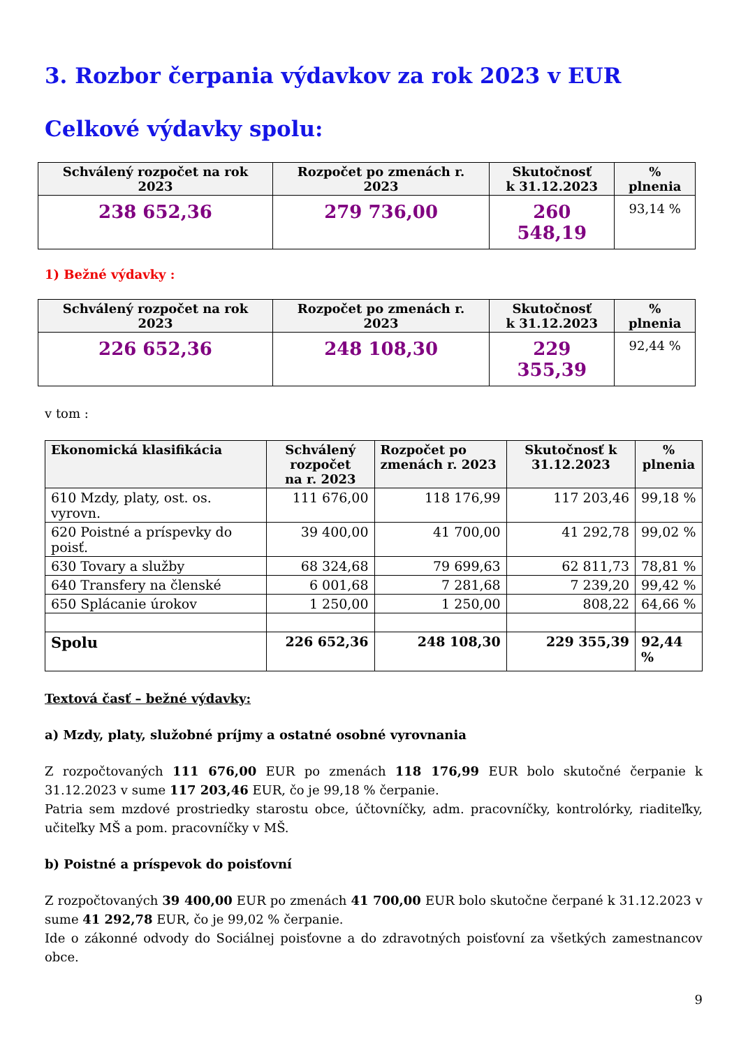3. Rozbor čerpania výdavkov za rok 2023 v EUR
Celkové výdavky spolu:
| Schválený rozpočet na rok 2023 | Rozpočet po zmenách r. 2023 | Skutočnosť k 31.12.2023 | % plnenia |
| --- | --- | --- | --- |
| 238 652,36 | 279 736,00 | 260 548,19 | 93,14 % |
1) Bežné výdavky :
| Schválený rozpočet na rok 2023 | Rozpočet po zmenách r. 2023 | Skutočnosť k 31.12.2023 | % plnenia |
| --- | --- | --- | --- |
| 226 652,36 | 248 108,30 | 229 355,39 | 92,44 % |
v tom :
| Ekonomická klasifikácia | Schválený rozpočet na r. 2023 | Rozpočet po zmenách r. 2023 | Skutočnosť k 31.12.2023 | % plnenia |
| --- | --- | --- | --- | --- |
| 610 Mzdy, platy, ost. os. vyrovn. | 111 676,00 | 118 176,99 | 117 203,46 | 99,18 % |
| 620 Poistné a príspevky do poisť. | 39 400,00 | 41 700,00 | 41 292,78 | 99,02 % |
| 630 Tovary a služby | 68 324,68 | 79 699,63 | 62 811,73 | 78,81 % |
| 640 Transfery na členské | 6 001,68 | 7 281,68 | 7 239,20 | 99,42 % |
| 650 Splácanie úrokov | 1 250,00 | 1 250,00 | 808,22 | 64,66 % |
| Spolu | 226 652,36 | 248 108,30 | 229 355,39 | 92,44 % |
Textová časť – bežné výdavky:
a) Mzdy, platy, služobné príjmy a ostatné osobné vyrovnania
Z rozpočtovaných 111 676,00 EUR po zmenách 118 176,99 EUR bolo skutočné čerpanie k 31.12.2023 v sume 117 203,46 EUR, čo je 99,18 % čerpanie.
Patria sem mzdové prostriedky starostu obce, účtovníčky, adm. pracovníčky, kontrolórky, riaditeľky, učiteľky MŠ a pom. pracovníčky v MŠ.
b) Poistné a príspevok do poisťovní
Z rozpočtovaných 39 400,00 EUR po zmenách 41 700,00 EUR bolo skutočne čerpané k 31.12.2023 v sume 41 292,78 EUR, čo je 99,02 % čerpanie.
Ide o zákonné odvody do Sociálnej poisťovne a do zdravotných poisťovní za všetkých zamestnancov obce.
9